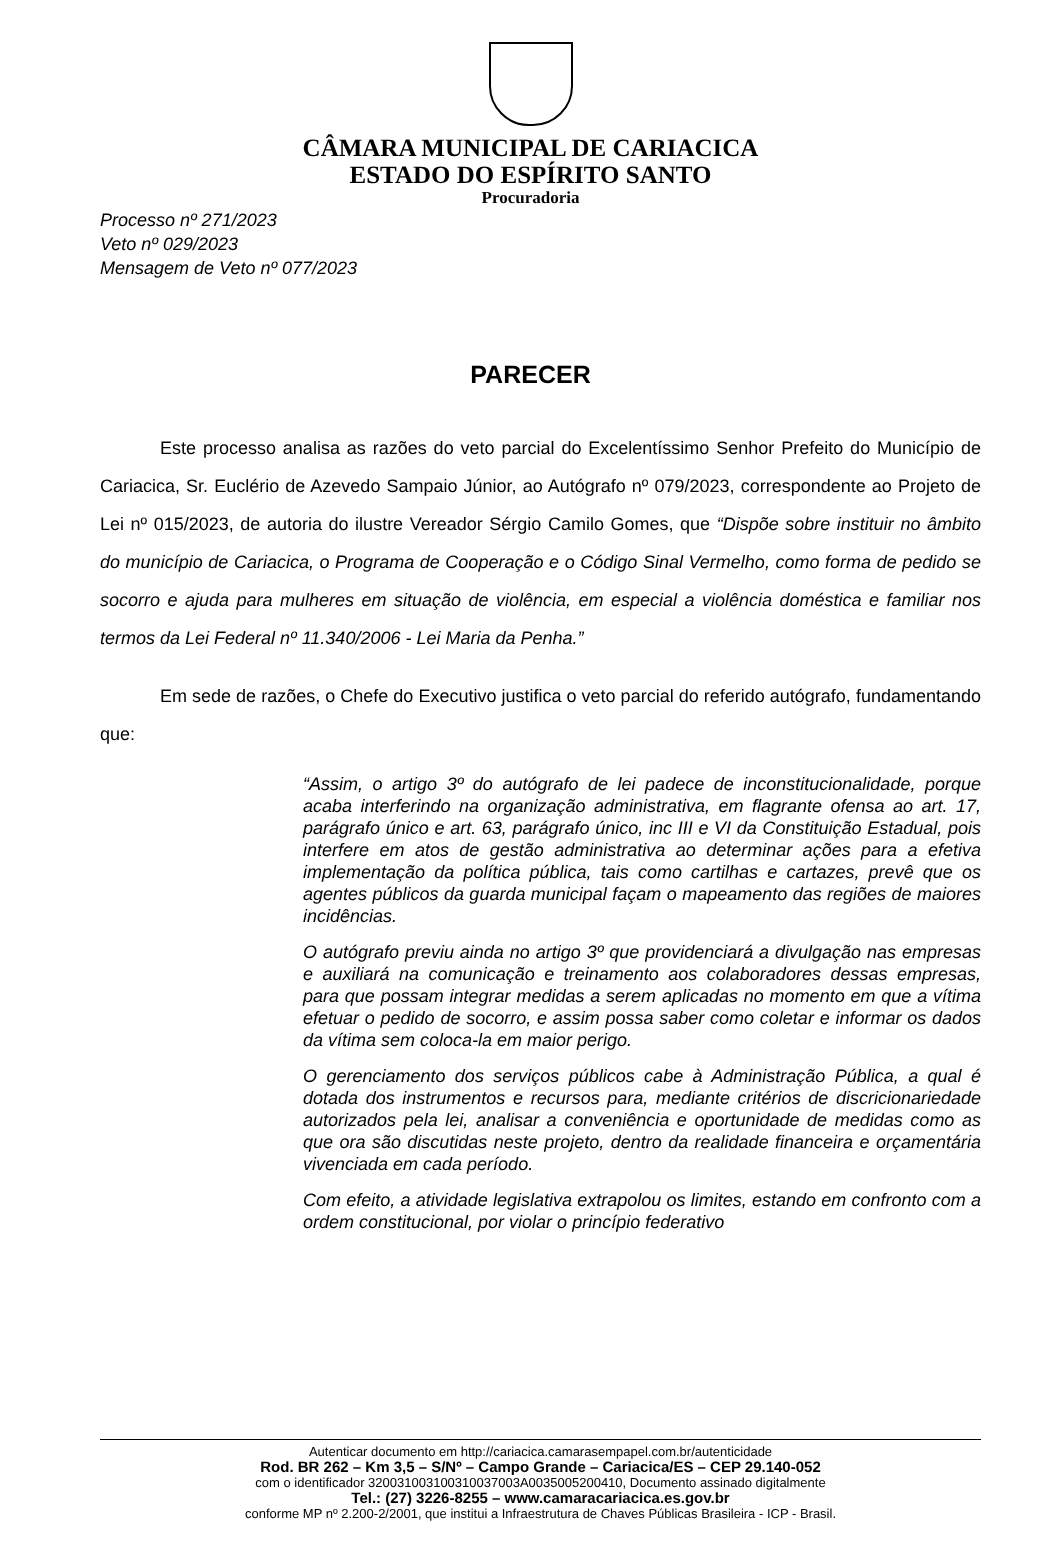CÂMARA MUNICIPAL DE CARIACICA
ESTADO DO ESPÍRITO SANTO
Procuradoria
Processo nº 271/2023
Veto nº 029/2023
Mensagem de Veto nº 077/2023
PARECER
Este processo analisa as razões do veto parcial do Excelentíssimo Senhor Prefeito do Município de Cariacica, Sr. Euclério de Azevedo Sampaio Júnior, ao Autógrafo nº 079/2023, correspondente ao Projeto de Lei nº 015/2023, de autoria do ilustre Vereador Sérgio Camilo Gomes, que “Dispõe sobre instituir no âmbito do município de Cariacica, o Programa de Cooperação e o Código Sinal Vermelho, como forma de pedido se socorro e ajuda para mulheres em situação de violência, em especial a violência doméstica e familiar nos termos da Lei Federal nº 11.340/2006 - Lei Maria da Penha.”
Em sede de razões, o Chefe do Executivo justifica o veto parcial do referido autógrafo, fundamentando que:
“Assim, o artigo 3º do autógrafo de lei padece de inconstitucionalidade, porque acaba interferindo na organização administrativa, em flagrante ofensa ao art. 17, parágrafo único e art. 63, parágrafo único, inc III e VI da Constituição Estadual, pois interfere em atos de gestão administrativa ao determinar ações para a efetiva implementação da política pública, tais como cartilhas e cartazes, prevê que os agentes públicos da guarda municipal façam o mapeamento das regiões de maiores incidências.
O autógrafo previu ainda no artigo 3º que providenciará a divulgação nas empresas e auxiliará na comunicação e treinamento aos colaboradores dessas empresas, para que possam integrar medidas a serem aplicadas no momento em que a vítima efetuar o pedido de socorro, e assim possa saber como coletar e informar os dados da vítima sem coloca-la em maior perigo.
O gerenciamento dos serviços públicos cabe à Administração Pública, a qual é dotada dos instrumentos e recursos para, mediante critérios de discricionariedade autorizados pela lei, analisar a conveniência e oportunidade de medidas como as que ora são discutidas neste projeto, dentro da realidade financeira e orçamentária vivenciada em cada período.
Com efeito, a atividade legislativa extrapolou os limites, estando em confronto com a ordem constitucional, por violar o princípio federativo
Autenticar documento em http://cariacica.camarasempapel.com.br/autenticidade
Rod. BR 262 – Km 3,5 – S/Nº – Campo Grande – Cariacica/ES – CEP 29.140-052
com o identificador 320031003100310037003A0035005200410, Documento assinado digitalmente
Tel.: (27) 3226-8255 – www.camaracariacica.es.gov.br
conforme MP nº 2.200-2/2001, que institui a Infraestrutura de Chaves Públicas Brasileira - ICP - Brasil.